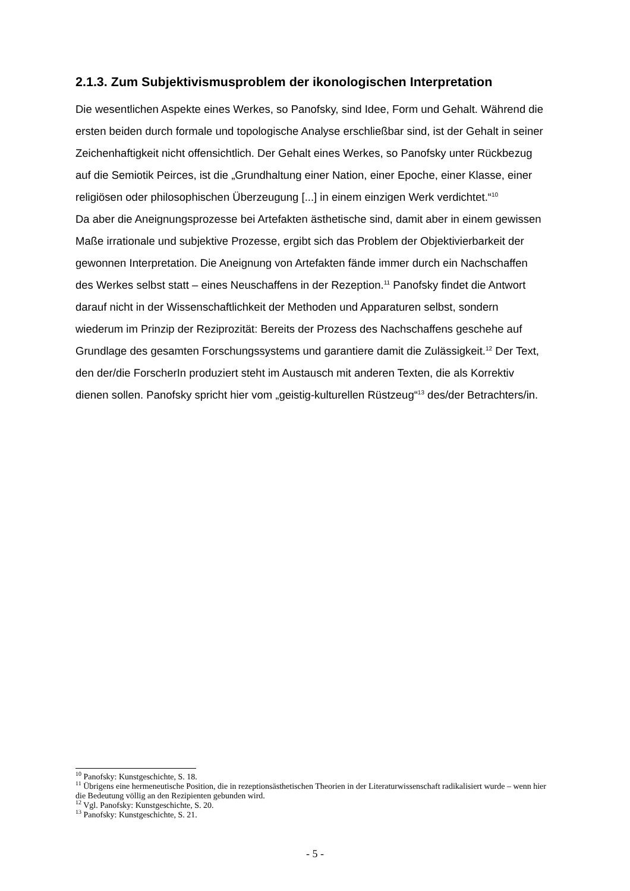2.1.3. Zum Subjektivismusproblem der ikonologischen Interpretation
Die wesentlichen Aspekte eines Werkes, so Panofsky, sind Idee, Form und Gehalt. Während die ersten beiden durch formale und topologische Analyse erschließbar sind, ist der Gehalt in seiner Zeichenhaftigkeit nicht offensichtlich. Der Gehalt eines Werkes, so Panofsky unter Rückbezug auf die Semiotik Peirces, ist die „Grundhaltung einer Nation, einer Epoche, einer Klasse, einer religiösen oder philosophischen Überzeugung [...] in einem einzigen Werk verdichtet.“<sup>10</sup>
Da aber die Aneignungsprozesse bei Artefakten ästhetische sind, damit aber in einem gewissen Maße irrationale und subjektive Prozesse, ergibt sich das Problem der Objektivierbarkeit der gewonnen Interpretation. Die Aneignung von Artefakten fände immer durch ein Nachschaffen des Werkes selbst statt – eines Neuschaffens in der Rezeption.<sup>11</sup> Panofsky findet die Antwort darauf nicht in der Wissenschaftlichkeit der Methoden und Apparaturen selbst, sondern wiederum im Prinzip der Reziprozität: Bereits der Prozess des Nachschaffens geschehe auf Grundlage des gesamten Forschungssystems und garantiere damit die Zulässigkeit.<sup>12</sup> Der Text, den der/die ForscherIn produziert steht im Austausch mit anderen Texten, die als Korrektiv dienen sollen. Panofsky spricht hier vom „geistig-kulturellen Rüstzeug“<sup>13</sup> des/der Betrachters/in.
<sup>10</sup> Panofsky: Kunstgeschichte, S. 18.
<sup>11</sup> Übrigens eine hermeneutische Position, die in rezeptionsästhetischen Theorien in der Literaturwissenschaft radikalisiert wurde – wenn hier die Bedeutung völlig an den Rezipienten gebunden wird.
<sup>12</sup> Vgl. Panofsky: Kunstgeschichte, S. 20.
<sup>13</sup> Panofsky: Kunstgeschichte, S. 21.
- 5 -